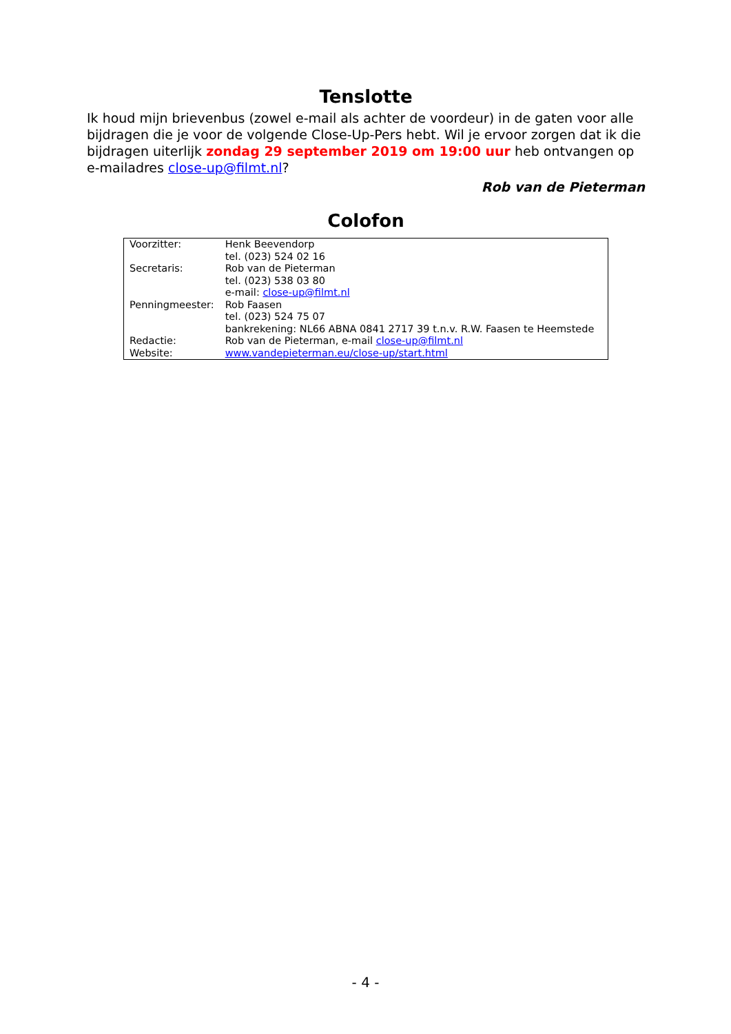Tenslotte
Ik houd mijn brievenbus (zowel e-mail als achter de voordeur) in de gaten voor alle bijdragen die je voor de volgende Close-Up-Pers hebt. Wil je ervoor zorgen dat ik die bijdragen uiterlijk zondag 29 september 2019 om 19:00 uur heb ontvangen op e-mailadres close-up@filmt.nl?
Rob van de Pieterman
Colofon
| Voorzitter: | Henk Beevendorp tel. (023) 524 02 16 |
| Secretaris: | Rob van de Pieterman tel. (023) 538 03 80 e-mail: close-up@filmt.nl |
| Penningmeester: | Rob Faasen tel. (023) 524 75 07 bankrekening: NL66 ABNA 0841 2717 39 t.n.v. R.W. Faasen te Heemstede |
| Redactie: | Rob van de Pieterman, e-mail close-up@filmt.nl |
| Website: | www.vandepieterman.eu/close-up/start.html |
- 4 -